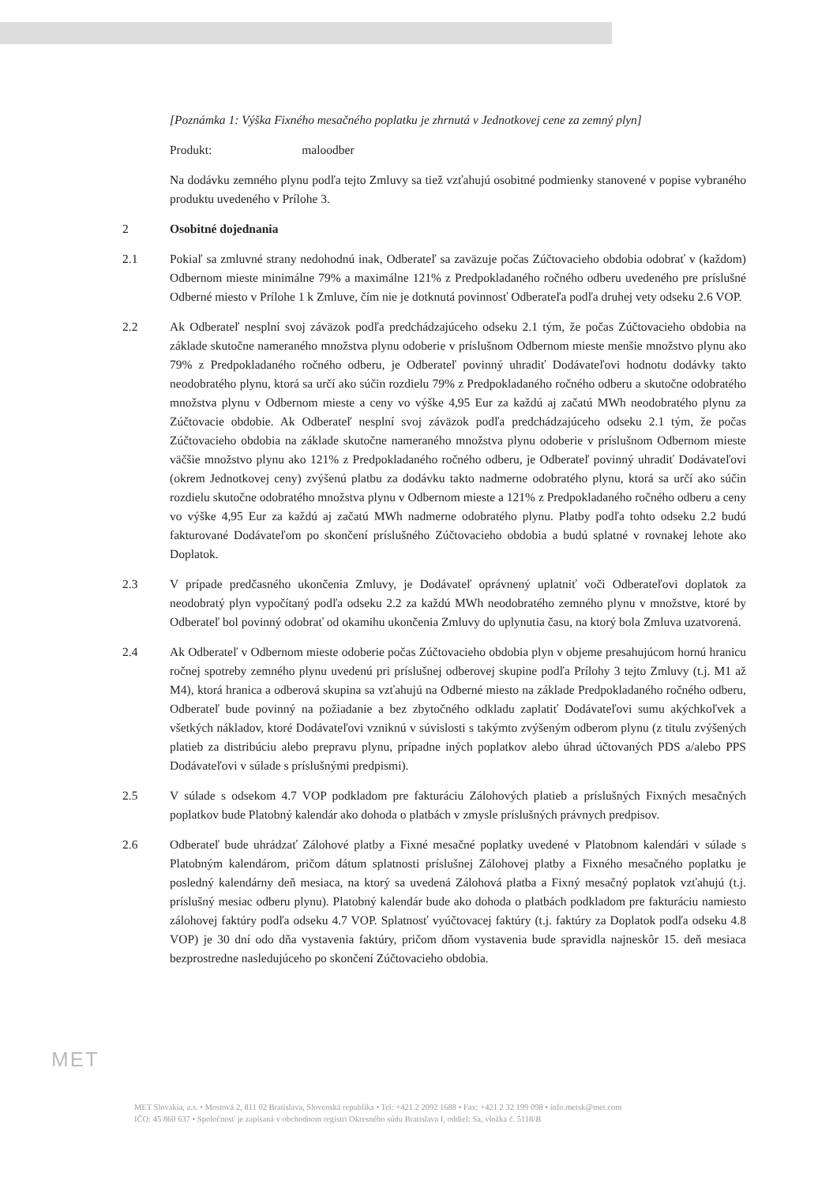[Poznámka 1: Výška Fixného mesačného poplatku je zhrnutá v Jednotkovej cene za zemný plyn]
Produkt: maloodber
Na dodávku zemného plynu podľa tejto Zmluvy sa tiež vzťahujú osobitné podmienky stanovené v popise vybraného produktu uvedeného v Prílohe 3.
2 Osobitné dojednania
2.1 Pokiaľ sa zmluvné strany nedohodnú inak, Odberateľ sa zaväzuje počas Zúčtovacieho obdobia odobrať v (každom) Odbernom mieste minimálne 79% a maximálne 121% z Predpokladaného ročného odberu uvedeného pre príslušné Odberné miesto v Prílohe 1 k Zmluve, čím nie je dotknutá povinnosť Odberateľa podľa druhej vety odseku 2.6 VOP.
2.2 Ak Odberateľ nesplní svoj záväzok podľa predchádzajúceho odseku 2.1 tým, že počas Zúčtovacieho obdobia na základe skutočne nameraného množstva plynu odoberie v príslušnom Odbernom mieste menšie množstvo plynu ako 79% z Predpokladaného ročného odberu, je Odberateľ povinný uhradiť Dodávateľovi hodnotu dodávky takto neodobratého plynu, ktorá sa určí ako súčin rozdielu 79% z Predpokladaného ročného odberu a skutočne odobratého množstva plynu v Odbernom mieste a ceny vo výške 4,95 Eur za každú aj začatú MWh neodobratého plynu za Zúčtovacie obdobie. Ak Odberateľ nesplní svoj záväzok podľa predchádzajúceho odseku 2.1 tým, že počas Zúčtovacieho obdobia na základe skutočne nameraného množstva plynu odoberie v príslušnom Odbernom mieste väčšie množstvo plynu ako 121% z Predpokladaného ročného odberu, je Odberateľ povinný uhradiť Dodávateľovi (okrem Jednotkovej ceny) zvýšenú platbu za dodávku takto nadmerne odobratého plynu, ktorá sa určí ako súčin rozdielu skutočne odobratého množstva plynu v Odbernom mieste a 121% z Predpokladaného ročného odberu a ceny vo výške 4,95 Eur za každú aj začatú MWh nadmerne odobratého plynu. Platby podľa tohto odseku 2.2 budú fakturované Dodávateľom po skončení príslušného Zúčtovacieho obdobia a budú splatné v rovnakej lehote ako Doplatok.
2.3 V prípade predčasného ukončenia Zmluvy, je Dodávateľ oprávnený uplatniť voči Odberateľovi doplatok za neodobratý plyn vypočítaný podľa odseku 2.2 za každú MWh neodobratého zemného plynu v množstve, ktoré by Odberateľ bol povinný odobrať od okamihu ukončenia Zmluvy do uplynutia času, na ktorý bola Zmluva uzatvorená.
2.4 Ak Odberateľ v Odbernom mieste odoberie počas Zúčtovacieho obdobia plyn v objeme presahujúcom hornú hranicu ročnej spotreby zemného plynu uvedenú pri príslušnej odberovej skupine podľa Prílohy 3 tejto Zmluvy (t.j. M1 až M4), ktorá hranica a odberová skupina sa vzťahujú na Odberné miesto na základe Predpokladaného ročného odberu, Odberateľ bude povinný na požiadanie a bez zbytočného odkladu zaplatiť Dodávateľovi sumu akýchkoľvek a všetkých nákladov, ktoré Dodávateľovi vzniknú v súvislosti s takýmto zvýšeným odberom plynu (z titulu zvýšených platieb za distribúciu alebo prepravu plynu, prípadne iných poplatkov alebo úhrad účtovaných PDS a/alebo PPS Dodávateľovi v súlade s príslušnými predpismi).
2.5 V súlade s odsekom 4.7 VOP podkladom pre fakturáciu Zálohových platieb a príslušných Fixných mesačných poplatkov bude Platobný kalendár ako dohoda o platbách v zmysle príslušných právnych predpisov.
2.6 Odberateľ bude uhrádzať Zálohové platby a Fixné mesačné poplatky uvedené v Platobnom kalendári v súlade s Platobným kalendárom, pričom dátum splatnosti príslušnej Zálohovej platby a Fixného mesačného poplatku je posledný kalendárny deň mesiaca, na ktorý sa uvedená Zálohová platba a Fixný mesačný poplatok vzťahujú (t.j. príslušný mesiac odberu plynu). Platobný kalendár bude ako dohoda o platbách podkladom pre fakturáciu namiesto zálohovej faktúry podľa odseku 4.7 VOP. Splatnosť vyúčtovacej faktúry (t.j. faktúry za Doplatok podľa odseku 4.8 VOP) je 30 dní odo dňa vystavenia faktúry, pričom dňom vystavenia bude spravidla najneskôr 15. deň mesiaca bezprostredne nasledujúceho po skončení Zúčtovacieho obdobia.
MET
MET Slovakia, a.s. • Mostová 2, 811 02 Bratislava, Slovenská republika • Tel: +421 2 2092 1688 • Fax: +421 2 32 199 098 • info.metsk@met.com
IČO: 45 860 637 • Spoločnosť je zapísaná v obchodnom registri Okresného súdu Bratislava I, oddiel: Sa, vložka č. 5118/B